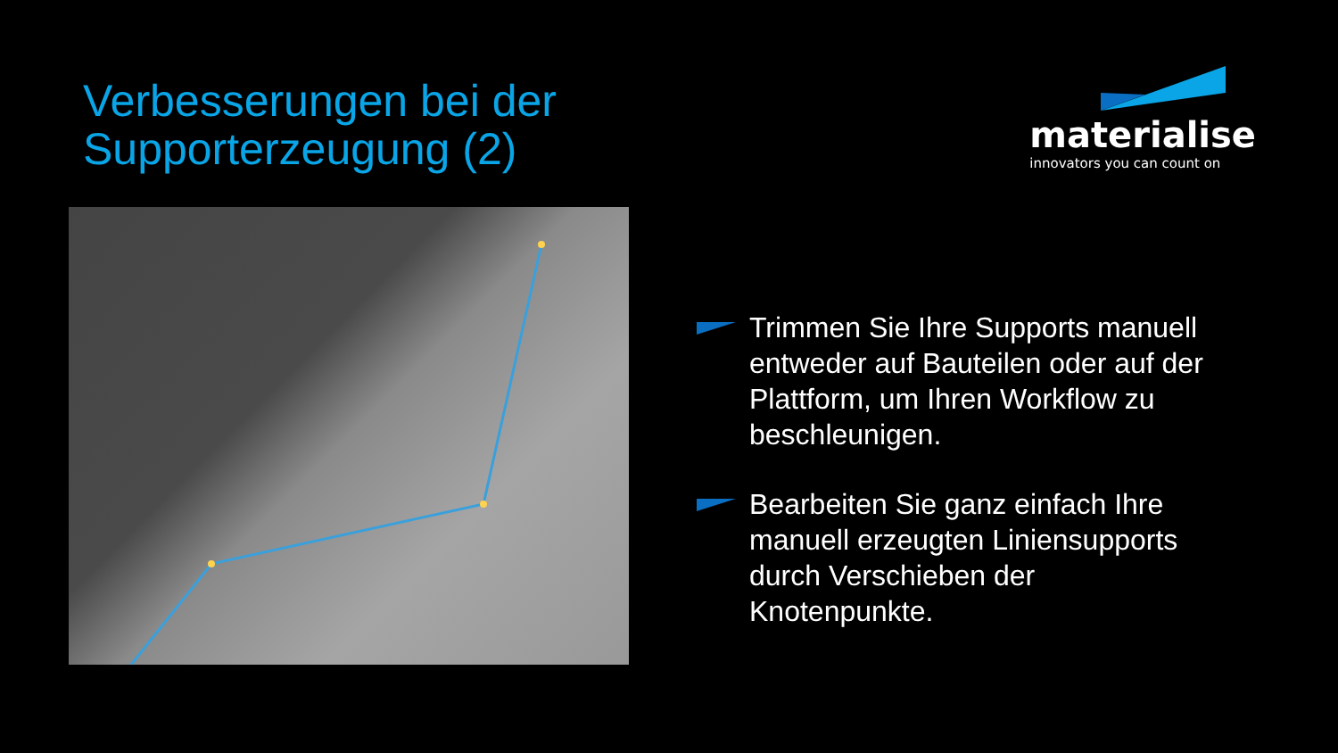Verbesserungen bei der
Supporterzeugung (2)
materialise
innovators you can count on
Trimmen Sie Ihre Supports manuell entweder auf Bauteilen oder auf der Plattform, um Ihren Workflow zu beschleunigen.
Bearbeiten Sie ganz einfach Ihre manuell erzeugten Liniensupports durch Verschieben der Knotenpunkte.